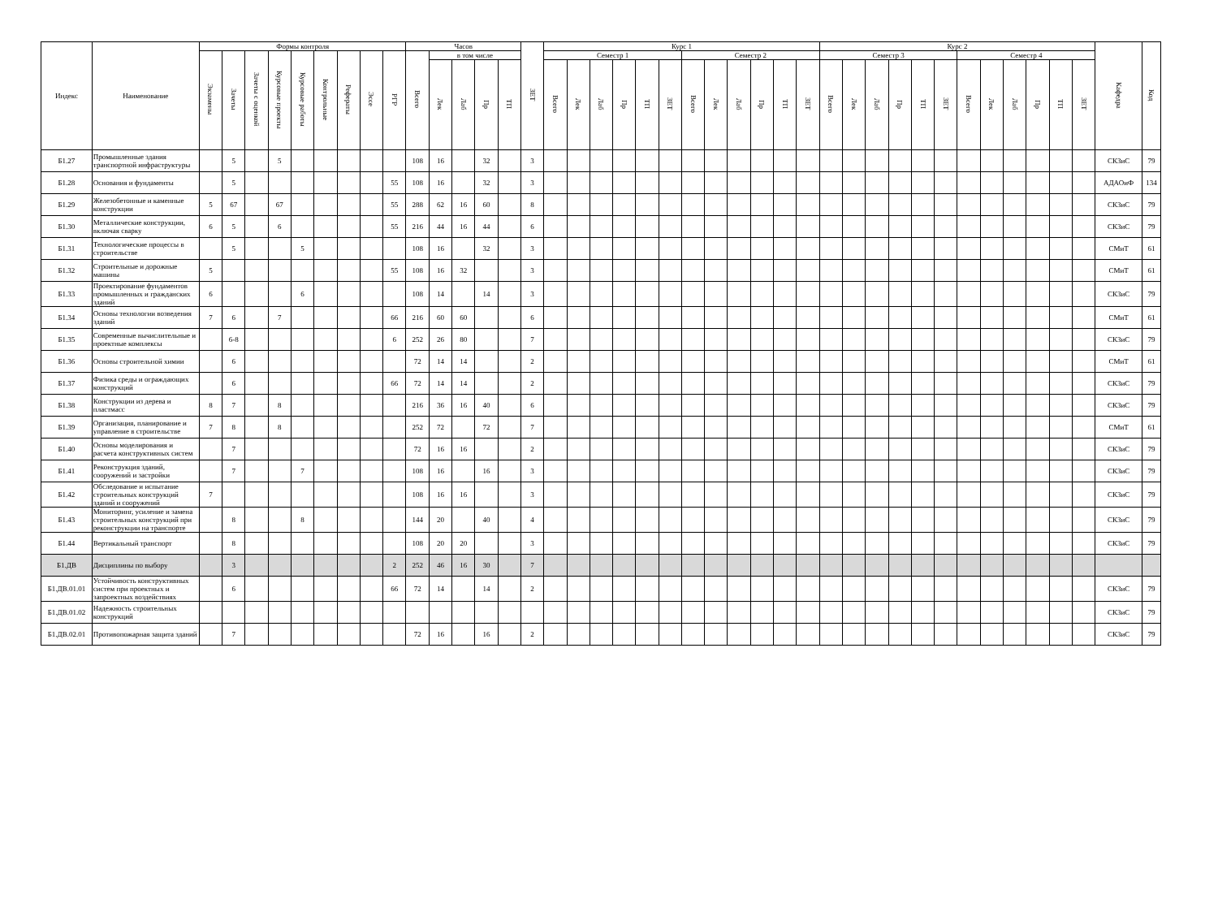| Индекс | Наименование | Формы контроля | | | | | | | | | Часов | | | | | ЗЕТ | Курс 1 | | | | | | | | | | | | Курс 2 | | | | | | | | | | | | Кафедра | Код |
| --- | --- | --- | --- | --- | --- | --- | --- | --- | --- | --- | --- | --- | --- | --- | --- | --- | --- | --- | --- | --- | --- | --- | --- | --- | --- | --- | --- | --- | --- | --- | --- | --- | --- | --- | --- | --- | --- | --- | --- | --- | --- | --- |
| | | Экзамены | Зачеты | Зачеты с оценкой | Курсовые проекты | Курсовые работы | Контрольные | Рефераты | Эссе | РГР | Всего | в том числе | | | | | Семестр 1 | | | | | | Семестр 2 | | | | | | Семестр 3 | | | | | | Семестр 4 | | | | | | | |
| | | | | | | | | | | | | Лек | Лаб | Пр | ТП | | Всего | Лек | Лаб | Пр | ТП | ЗЕТ | Всего | Лек | Лаб | Пр | ТП | ЗЕТ | Всего | Лек | Лаб | Пр | ТП | ЗЕТ | Всего | Лек | Лаб | Пр | ТП | ЗЕТ | | |
| Б1.27 | Промышленные здания транспортной инфраструктуры | | 5 | | 5 | | | | | | 108 | 16 | | 32 | | 3 | | | | | | | | | | | | | | | | | | | | | | | | | СКЗиС | 79 |
| Б1.28 | Основания и фундаменты | | 5 | | | | | | | 55 | 108 | 16 | | 32 | | 3 | | | | | | | | | | | | | | | | | | | | | | | | | АДАОиФ | 134 |
| Б1.29 | Железобетонные и каменные конструкции | 5 | 67 | | 67 | | | | | 55 | 288 | 62 | 16 | 60 | | 8 | | | | | | | | | | | | | | | | | | | | | | | | | СКЗиС | 79 |
| Б1.30 | Металлические конструкции, включая сварку | 6 | 5 | | 6 | | | | | 55 | 216 | 44 | 16 | 44 | | 6 | | | | | | | | | | | | | | | | | | | | | | | | | СКЗиС | 79 |
| Б1.31 | Технологические процессы в строительстве | | 5 | | | 5 | | | | | 108 | 16 | | 32 | | 3 | | | | | | | | | | | | | | | | | | | | | | | | | СМиТ | 61 |
| Б1.32 | Строительные и дорожные машины | 5 | | | | | | | | 55 | 108 | 16 | 32 | | | 3 | | | | | | | | | | | | | | | | | | | | | | | | | СМиТ | 61 |
| Б1.33 | Проектирование фундаментов промышленных и гражданских зданий | 6 | | | | 6 | | | | | 108 | 14 | | 14 | | 3 | | | | | | | | | | | | | | | | | | | | | | | | | СКЗиС | 79 |
| Б1.34 | Основы технологии возведения зданий | 7 | 6 | | 7 | | | | | 66 | 216 | 60 | 60 | | | 6 | | | | | | | | | | | | | | | | | | | | | | | | | СМиТ | 61 |
| Б1.35 | Современные вычислительные и проектные комплексы | | 6-8 | | | | | | | 6 | 252 | 26 | 80 | | | 7 | | | | | | | | | | | | | | | | | | | | | | | | | СКЗиС | 79 |
| Б1.36 | Основы строительной химии | | 6 | | | | | | | | 72 | 14 | 14 | | | 2 | | | | | | | | | | | | | | | | | | | | | | | | | СМиТ | 61 |
| Б1.37 | Физика среды и ограждающих конструкций | | 6 | | | | | | | 66 | 72 | 14 | 14 | | | 2 | | | | | | | | | | | | | | | | | | | | | | | | | СКЗиС | 79 |
| Б1.38 | Конструкции из дерева и пластмасс | 8 | 7 | | 8 | | | | | | 216 | 36 | 16 | 40 | | 6 | | | | | | | | | | | | | | | | | | | | | | | | | СКЗиС | 79 |
| Б1.39 | Организация, планирование и управление в строительстве | 7 | 8 | | 8 | | | | | | 252 | 72 | | 72 | | 7 | | | | | | | | | | | | | | | | | | | | | | | | | СМиТ | 61 |
| Б1.40 | Основы моделирования и расчета конструктивных систем | | 7 | | | | | | | | 72 | 16 | 16 | | | 2 | | | | | | | | | | | | | | | | | | | | | | | | | СКЗиС | 79 |
| Б1.41 | Реконструкция зданий, сооружений и застройки | | 7 | | | 7 | | | | | 108 | 16 | | 16 | | 3 | | | | | | | | | | | | | | | | | | | | | | | | | СКЗиС | 79 |
| Б1.42 | Обследование и испытание строительных конструкций зданий и сооружений | 7 | | | | | | | | | 108 | 16 | 16 | | | 3 | | | | | | | | | | | | | | | | | | | | | | | | | СКЗиС | 79 |
| Б1.43 | Мониторинг, усиление и замена строительных конструкций при реконструкции на транспорте | | 8 | | | 8 | | | | | 144 | 20 | | 40 | | 4 | | | | | | | | | | | | | | | | | | | | | | | | | СКЗиС | 79 |
| Б1.44 | Вертикальный транспорт | | 8 | | | | | | | | 108 | 20 | 20 | | | 3 | | | | | | | | | | | | | | | | | | | | | | | | | СКЗиС | 79 |
| Б1.ДВ | Дисциплины по выбору | | 3 | | | | | | | 2 | 252 | 46 | 16 | 30 | | 7 | | | | | | | | | | | | | | | | | | | | | | | | | | |
| Б1.ДВ.01.01 | Устойчивость конструктивных систем при проектных и запроектных воздействиях | | 6 | | | | | | | 66 | 72 | 14 | | 14 | | 2 | | | | | | | | | | | | | | | | | | | | | | | | | СКЗиС | 79 |
| Б1.ДВ.01.02 | Надежность строительных конструкций | | | | | | | | | | | | | | | | | | | | | | | | | | | | | | | | | | | | | | | | СКЗиС | 79 |
| Б1.ДВ.02.01 | Противопожарная защита зданий | | 7 | | | | | | | | 72 | 16 | | 16 | | 2 | | | | | | | | | | | | | | | | | | | | | | | | | СКЗиС | 79 |